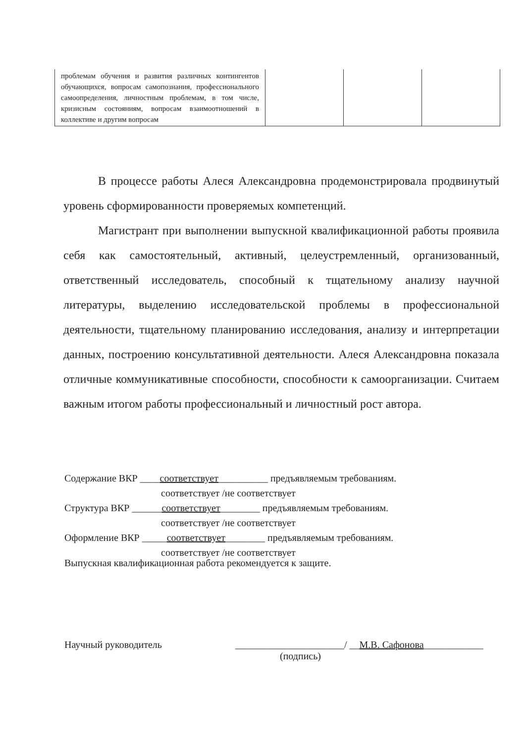| проблемам обучения и развития различных контингентов обучающихся, вопросам самопознания, профессионального самоопределения, личностным проблемам, в том числе, кризисным состояниям, вопросам взаимоотношений в коллективе и другим вопросам | | | |
В процессе работы Алеся Александровна продемонстрировала продвинутый уровень сформированности проверяемых компетенций.
Магистрант при выполнении выпускной квалификационной работы проявила себя как самостоятельный, активный, целеустремленный, организованный, ответственный исследователь, способный к тщательному анализу научной литературы, выделению исследовательской проблемы в профессиональной деятельности, тщательному планированию исследования, анализу и интерпретации данных, построению консультативной деятельности. Алеся Александровна показала отличные коммуникативные способности, способности к самоорганизации. Считаем важным итогом работы профессиональный и личностный рост автора.
Содержание ВКР ____соответствует__________ предъявляемым требованиям.
соответствует /не соответствует
Структура ВКР ______соответствует________ предъявляемым требованиям.
соответствует /не соответствует
Оформление ВКР _____соответствует________ предъявляемым требованиям.
соответствует /не соответствует
Выпускная квалификационная работа рекомендуется к защите.
Научный руководитель ______________________/ __М.В. Сафонова____________
(подпись)